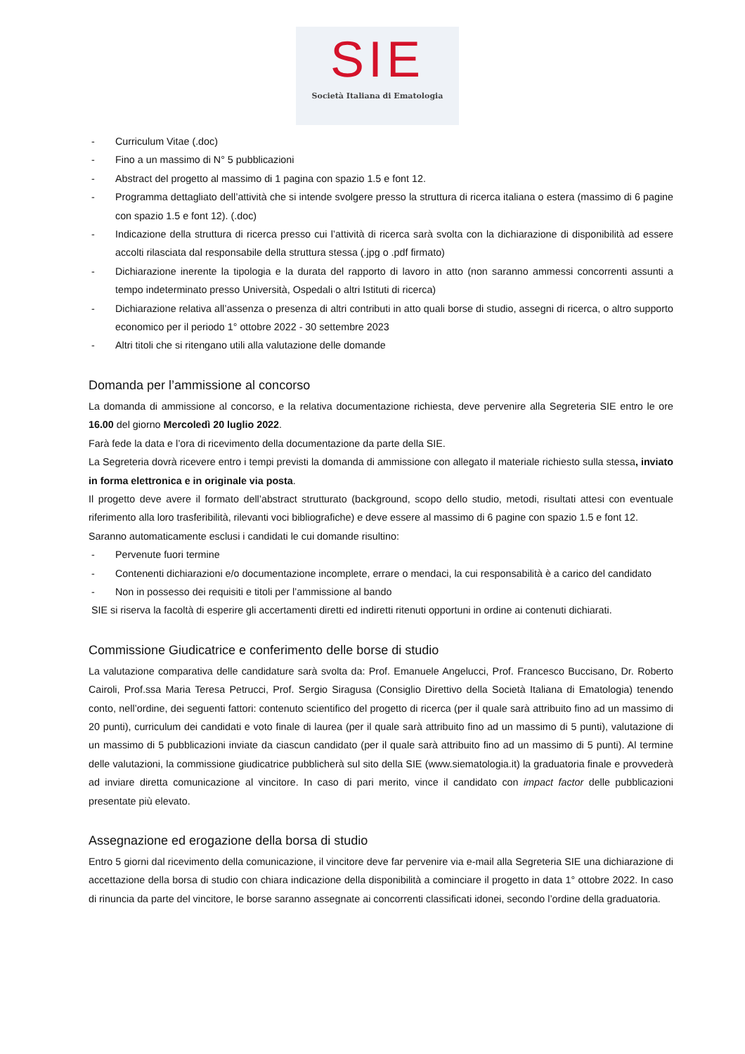SIE
Società Italiana di Ematologia
- Curriculum Vitae (.doc)
- Fino a un massimo di N° 5 pubblicazioni
- Abstract del progetto al massimo di 1 pagina con spazio 1.5 e font 12.
- Programma dettagliato dell’attività che si intende svolgere presso la struttura di ricerca italiana o estera (massimo di 6 pagine con spazio 1.5 e font 12). (.doc)
- Indicazione della struttura di ricerca presso cui l’attività di ricerca sarà svolta con la dichiarazione di disponibilità ad essere accolti rilasciata dal responsabile della struttura stessa (.jpg o .pdf firmato)
- Dichiarazione inerente la tipologia e la durata del rapporto di lavoro in atto (non saranno ammessi concorrenti assunti a tempo indeterminato presso Università, Ospedali o altri Istituti di ricerca)
- Dichiarazione relativa all’assenza o presenza di altri contributi in atto quali borse di studio, assegni di ricerca, o altro supporto economico per il periodo 1° ottobre 2022 - 30 settembre 2023
- Altri titoli che si ritengano utili alla valutazione delle domande
Domanda per l’ammissione al concorso
La domanda di ammissione al concorso, e la relativa documentazione richiesta, deve pervenire alla Segreteria SIE entro le ore 16.00 del giorno Mercoledì 20 luglio 2022.
Farà fede la data e l’ora di ricevimento della documentazione da parte della SIE.
La Segreteria dovrà ricevere entro i tempi previsti la domanda di ammissione con allegato il materiale richiesto sulla stessa, inviato in forma elettronica e in originale via posta.
Il progetto deve avere il formato dell’abstract strutturato (background, scopo dello studio, metodi, risultati attesi con eventuale riferimento alla loro trasferibilità, rilevanti voci bibliografiche) e deve essere al massimo di 6 pagine con spazio 1.5 e font 12.
Saranno automaticamente esclusi i candidati le cui domande risultino:
- Pervenute fuori termine
- Contenenti dichiarazioni e/o documentazione incomplete, errare o mendaci, la cui responsabilità è a carico del candidato
- Non in possesso dei requisiti e titoli per l’ammissione al bando
SIE si riserva la facoltà di esperire gli accertamenti diretti ed indiretti ritenuti opportuni in ordine ai contenuti dichiarati.
Commissione Giudicatrice e conferimento delle borse di studio
La valutazione comparativa delle candidature sarà svolta da: Prof. Emanuele Angelucci, Prof. Francesco Buccisano, Dr. Roberto Cairoli, Prof.ssa Maria Teresa Petrucci, Prof. Sergio Siragusa (Consiglio Direttivo della Società Italiana di Ematologia) tenendo conto, nell’ordine, dei seguenti fattori: contenuto scientifico del progetto di ricerca (per il quale sarà attribuito fino ad un massimo di 20 punti), curriculum dei candidati e voto finale di laurea (per il quale sarà attribuito fino ad un massimo di 5 punti), valutazione di un massimo di 5 pubblicazioni inviate da ciascun candidato (per il quale sarà attribuito fino ad un massimo di 5 punti). Al termine delle valutazioni, la commissione giudicatrice pubblicherà sul sito della SIE (www.siematologia.it) la graduatoria finale e provvederà ad inviare diretta comunicazione al vincitore. In caso di pari merito, vince il candidato con impact factor delle pubblicazioni presentate più elevato.
Assegnazione ed erogazione della borsa di studio
Entro 5 giorni dal ricevimento della comunicazione, il vincitore deve far pervenire via e-mail alla Segreteria SIE una dichiarazione di accettazione della borsa di studio con chiara indicazione della disponibilità a cominciare il progetto in data 1° ottobre 2022. In caso di rinuncia da parte del vincitore, le borse saranno assegnate ai concorrenti classificati idonei, secondo l’ordine della graduatoria.